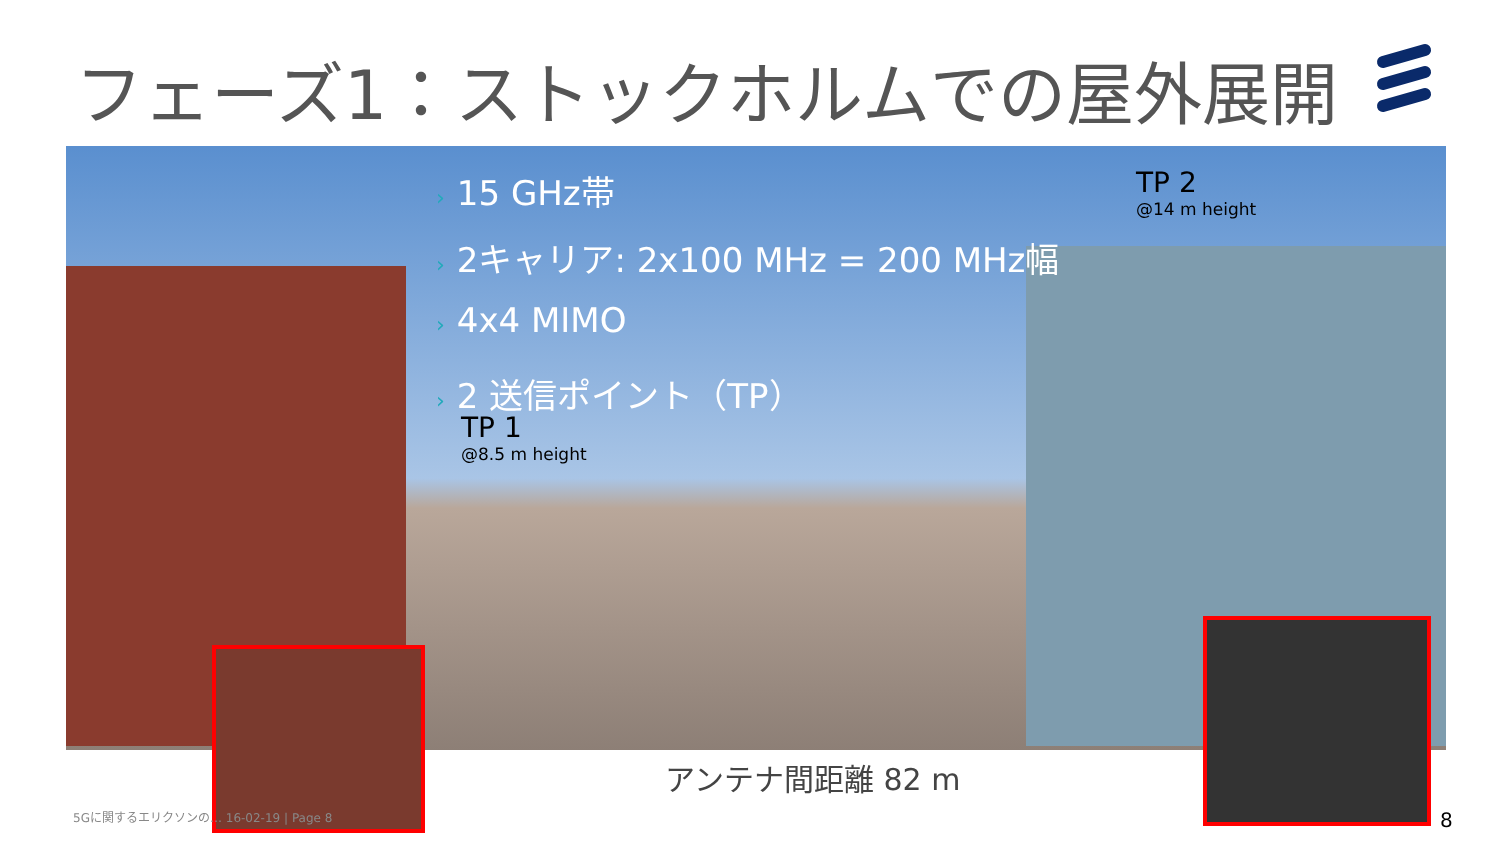フェーズ1：ストックホルムでの屋外展開
› 15 GHz帯
› 2キャリア: 2x100 MHz = 200 MHz幅
› 4x4 MIMO
› 2 送信ポイント（TP）
TP 1
@8.5 m height
TP 2
@14 m height
アンテナ間距離 82 m
5Gに関するエリクソンの… 16-02-19 | Page 8
8